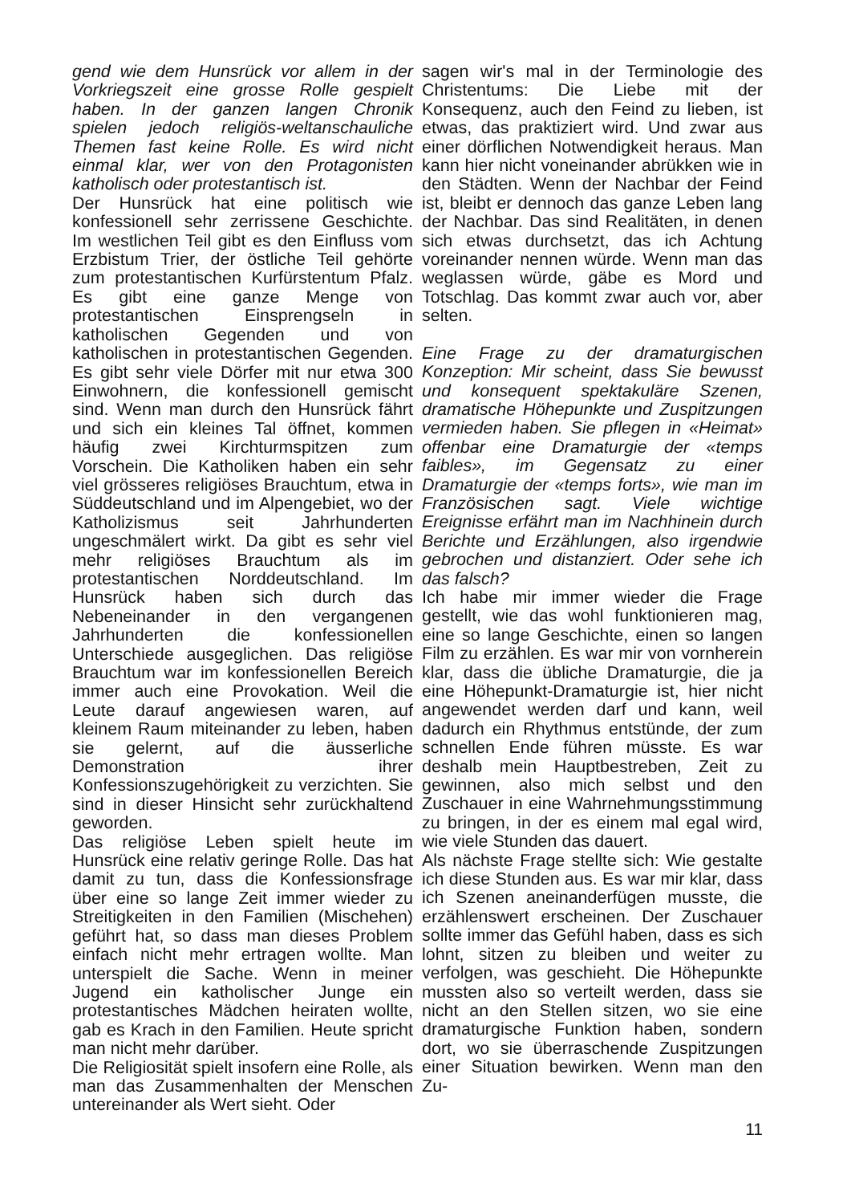gend wie dem Hunsrück vor allem in der Vorkriegszeit eine grosse Rolle gespielt haben. In der ganzen langen Chronik spielen jedoch religiös-weltanschauliche Themen fast keine Rolle. Es wird nicht einmal klar, wer von den Protagonisten katholisch oder protestantisch ist.
Der Hunsrück hat eine politisch wie konfessionell sehr zerrissene Geschichte. Im westlichen Teil gibt es den Einfluss vom Erzbistum Trier, der östliche Teil gehörte zum protestantischen Kurfürstentum Pfalz. Es gibt eine ganze Menge von protestantischen Einsprengseln in katholischen Gegenden und von katholischen in protestantischen Gegenden. Es gibt sehr viele Dörfer mit nur etwa 300 Einwohnern, die konfessionell gemischt sind. Wenn man durch den Hunsrück fährt und sich ein kleines Tal öffnet, kommen häufig zwei Kirchturmspitzen zum Vorschein. Die Katholiken haben ein sehr viel grösseres religiöses Brauchtum, etwa in Süddeutschland und im Alpengebiet, wo der Katholizismus seit Jahrhunderten ungeschmälert wirkt. Da gibt es sehr viel mehr religiöses Brauchtum als im protestantischen Norddeutschland. Im Hunsrück haben sich durch das Nebeneinander in den vergangenen Jahrhunderten die konfessionellen Unterschiede ausgeglichen. Das religiöse Brauchtum war im konfessionellen Bereich immer auch eine Provokation. Weil die Leute darauf angewiesen waren, auf kleinem Raum miteinander zu leben, haben sie gelernt, auf die äusserliche Demonstration ihrer Konfessionszugehörigkeit zu verzichten. Sie sind in dieser Hinsicht sehr zurückhaltend geworden.
Das religiöse Leben spielt heute im Hunsrück eine relativ geringe Rolle. Das hat damit zu tun, dass die Konfessionsfrage über eine so lange Zeit immer wieder zu Streitigkeiten in den Familien (Mischehen) geführt hat, so dass man dieses Problem einfach nicht mehr ertragen wollte. Man unterspielt die Sache. Wenn in meiner Jugend ein katholischer Junge ein protestantisches Mädchen heiraten wollte, gab es Krach in den Familien. Heute spricht man nicht mehr darüber.
Die Religiosität spielt insofern eine Rolle, als man das Zusammenhalten der Menschen untereinander als Wert sieht. Oder
sagen wir's mal in der Terminologie des Christentums: Die Liebe mit der Konsequenz, auch den Feind zu lieben, ist etwas, das praktiziert wird. Und zwar aus einer dörflichen Notwendigkeit heraus. Man kann hier nicht voneinander abrükken wie in den Städten. Wenn der Nachbar der Feind ist, bleibt er dennoch das ganze Leben lang der Nachbar. Das sind Realitäten, in denen sich etwas durchsetzt, das ich Achtung voreinander nennen würde. Wenn man das weglassen würde, gäbe es Mord und Totschlag. Das kommt zwar auch vor, aber selten.
Eine Frage zu der dramaturgischen Konzeption: Mir scheint, dass Sie bewusst und konsequent spektakuläre Szenen, dramatische Höhepunkte und Zuspitzungen vermieden haben. Sie pflegen in «Heimat» offenbar eine Dramaturgie der «temps faibles», im Gegensatz zu einer Dramaturgie der «temps forts», wie man im Französischen sagt. Viele wichtige Ereignisse erfährt man im Nachhinein durch Berichte und Erzählungen, also irgendwie gebrochen und distanziert. Oder sehe ich das falsch?
Ich habe mir immer wieder die Frage gestellt, wie das wohl funktionieren mag, eine so lange Geschichte, einen so langen Film zu erzählen. Es war mir von vornherein klar, dass die übliche Dramaturgie, die ja eine Höhepunkt-Dramaturgie ist, hier nicht angewendet werden darf und kann, weil dadurch ein Rhythmus entstünde, der zum schnellen Ende führen müsste. Es war deshalb mein Hauptbestreben, Zeit zu gewinnen, also mich selbst und den Zuschauer in eine Wahrnehmungsstimmung zu bringen, in der es einem mal egal wird, wie viele Stunden das dauert.
Als nächste Frage stellte sich: Wie gestalte ich diese Stunden aus. Es war mir klar, dass ich Szenen aneinanderfügen musste, die erzählenswert erscheinen. Der Zuschauer sollte immer das Gefühl haben, dass es sich lohnt, sitzen zu bleiben und weiter zu verfolgen, was geschieht. Die Höhepunkte mussten also so verteilt werden, dass sie nicht an den Stellen sitzen, wo sie eine dramaturgische Funktion haben, sondern dort, wo sie überraschende Zuspitzungen einer Situation bewirken. Wenn man den Zu-
11